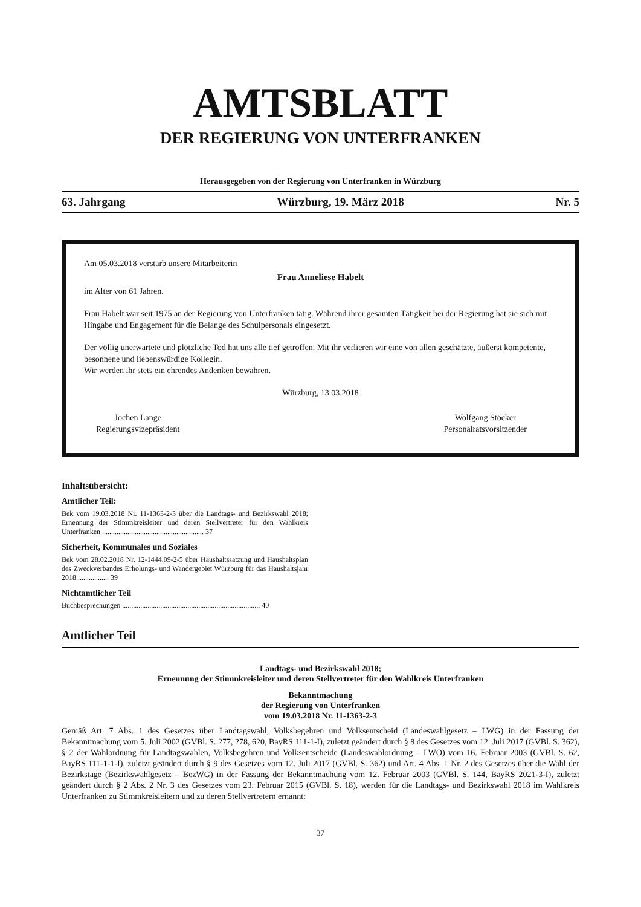AMTSBLATT
DER REGIERUNG VON UNTERFRANKEN
Herausgegeben von der Regierung von Unterfranken in Würzburg
63. Jahrgang Würzburg, 19. März 2018 Nr. 5
Am 05.03.2018 verstarb unsere Mitarbeiterin
Frau Anneliese Habelt
im Alter von 61 Jahren.
Frau Habelt war seit 1975 an der Regierung von Unterfranken tätig. Während ihrer gesamten Tätigkeit bei der Regierung hat sie sich mit Hingabe und Engagement für die Belange des Schulpersonals eingesetzt.
Der völlig unerwartete und plötzliche Tod hat uns alle tief getroffen. Mit ihr verlieren wir eine von allen geschätzte, äußerst kompetente, besonnene und liebenswürdige Kollegin.
Wir werden ihr stets ein ehrendes Andenken bewahren.
Würzburg, 13.03.2018
Jochen Lange
Regierungsvizepräsident
Wolfgang Stöcker
Personalratsvorsitzender
Inhaltsübersicht:
Amtlicher Teil:
Bek vom 19.03.2018 Nr. 11-1363-2-3 über die Landtags- und Bezirkswahl 2018; Ernennung der Stimmkreisleiter und deren Stellvertreter für den Wahlkreis Unterfranken ........................................................ 37
Sicherheit, Kommunales und Soziales
Bek vom 28.02.2018 Nr. 12-1444.09-2-5 über Haushaltssatzung und Haushaltsplan des Zweckverbandes Erholungs- und Wandergebiet Würzburg für das Haushaltsjahr 2018.................. 39
Nichtamtlicher Teil
Buchbesprechungen ............................................................................ 40
Amtlicher Teil
Landtags- und Bezirkswahl 2018;
Ernennung der Stimmkreisleiter und deren Stellvertreter für den Wahlkreis Unterfranken
Bekanntmachung
der Regierung von Unterfranken
vom 19.03.2018 Nr. 11-1363-2-3
Gemäß Art. 7 Abs. 1 des Gesetzes über Landtagswahl, Volksbegehren und Volksentscheid (Landeswahlgesetz – LWG) in der Fassung der Bekanntmachung vom 5. Juli 2002 (GVBl. S. 277, 278, 620, BayRS 111-1-I), zuletzt geändert durch § 8 des Gesetzes vom 12. Juli 2017 (GVBl. S. 362), § 2 der Wahlordnung für Landtagswahlen, Volksbegehren und Volksentscheide (Landeswahlordnung – LWO) vom 16. Februar 2003 (GVBl. S. 62, BayRS 111-1-1-I), zuletzt geändert durch § 9 des Gesetzes vom 12. Juli 2017 (GVBl. S. 362) und Art. 4 Abs. 1 Nr. 2 des Gesetzes über die Wahl der Bezirkstage (Bezirkswahlgesetz – BezWG) in der Fassung der Bekanntmachung vom 12. Februar 2003 (GVBl. S. 144, BayRS 2021-3-I), zuletzt geändert durch § 2 Abs. 2 Nr. 3 des Gesetzes vom 23. Februar 2015 (GVBl. S. 18), werden für die Landtags- und Bezirkswahl 2018 im Wahlkreis Unterfranken zu Stimmkreisleitern und zu deren Stellvertretern ernannt:
37